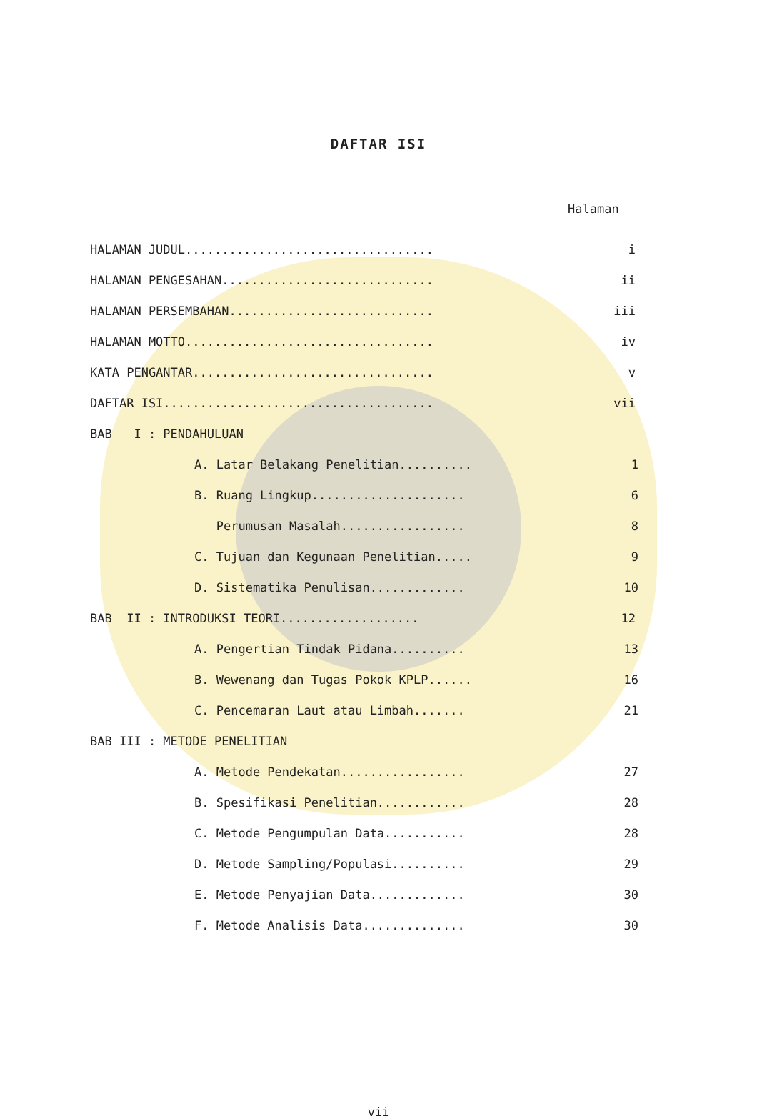DAFTAR ISI
Halaman
HALAMAN JUDUL.................................. i
HALAMAN PENGESAHAN............................. ii
HALAMAN PERSEMBAHAN............................ iii
HALAMAN MOTTO.................................. iv
KATA PENGANTAR................................. v
DAFTAR ISI..................................... vii
BAB I : PENDAHULUAN
A. Latar Belakang Penelitian.......... 1
B. Ruang Lingkup..................... 6
Perumusan Masalah................. 8
C. Tujuan dan Kegunaan Penelitian..... 9
D. Sistematika Penulisan............. 10
BAB II : INTRODUKSI TEORI................... 12
A. Pengertian Tindak Pidana.......... 13
B. Wewenang dan Tugas Pokok KPLP...... 16
C. Pencemaran Laut atau Limbah....... 21
BAB III : METODE PENELITIAN
A. Metode Pendekatan................. 27
B. Spesifikasi Penelitian............ 28
C. Metode Pengumpulan Data........... 28
D. Metode Sampling/Populasi.......... 29
E. Metode Penyajian Data............. 30
F. Metode Analisis Data.............. 30
vii